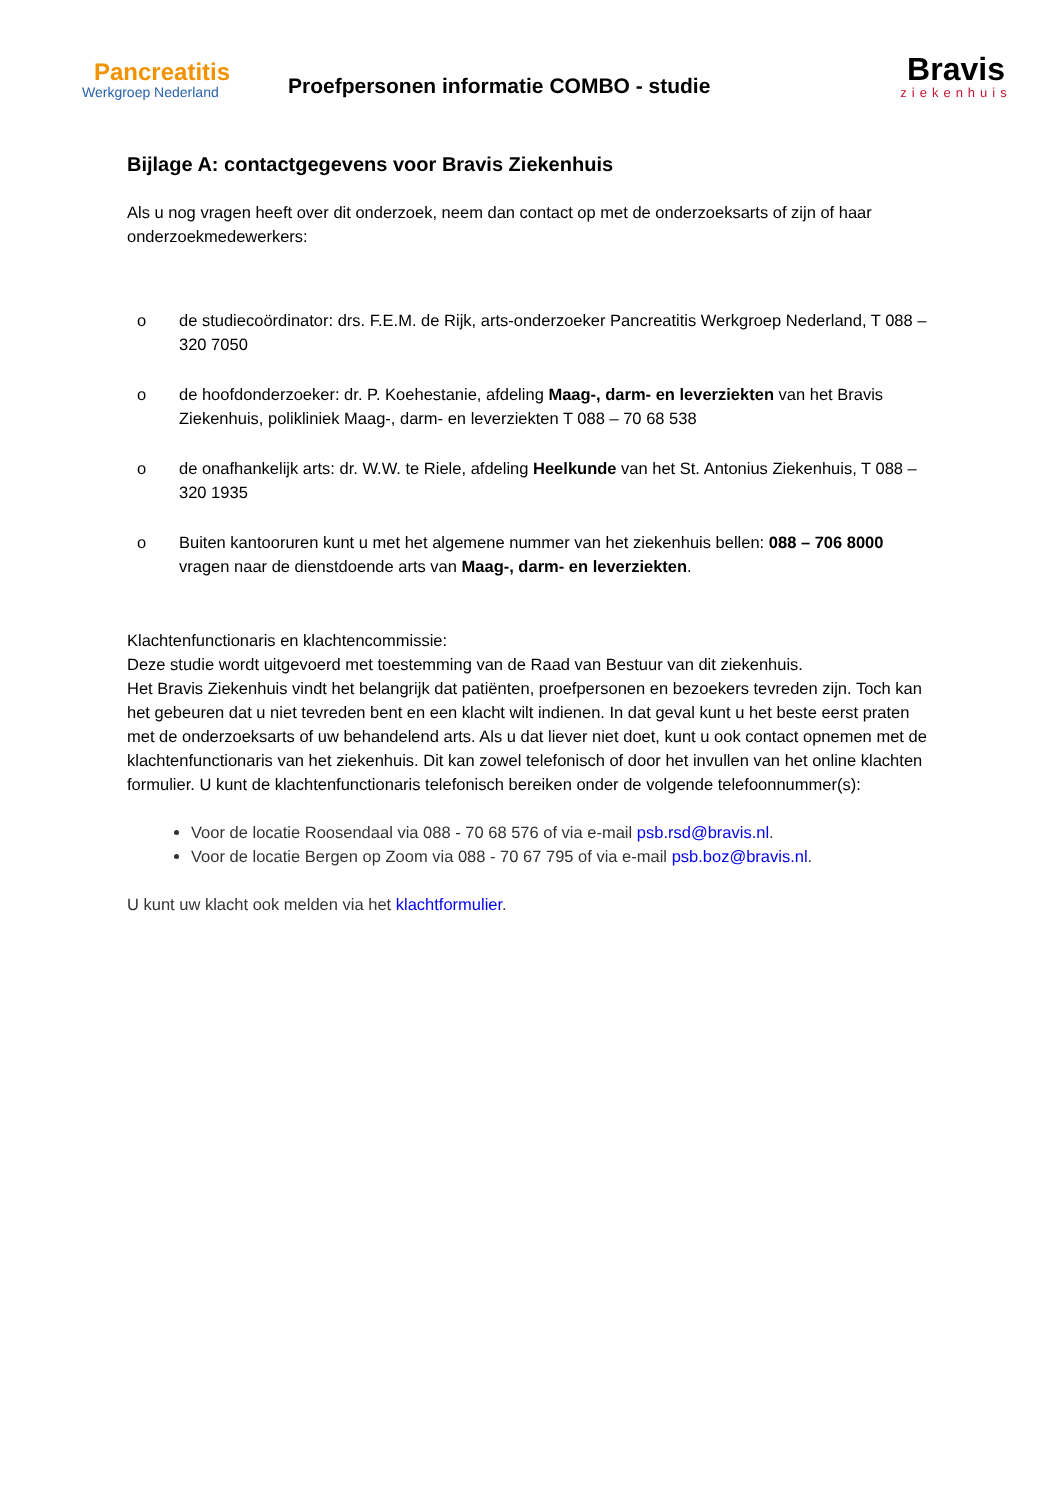Pancreatitis
Werkgroep Nederland
Proefpersonen informatie COMBO - studie
Bravis
ziekenhuis
Bijlage A: contactgegevens voor Bravis Ziekenhuis
Als u nog vragen heeft over dit onderzoek, neem dan contact op met de onderzoeksarts of zijn of haar onderzoekmedewerkers:
o de studiecoördinator: drs. F.E.M. de Rijk, arts-onderzoeker Pancreatitis Werkgroep Nederland, T 088 – 320 7050
o de hoofdonderzoeker: dr. P. Koehestanie, afdeling Maag-, darm- en leverziekten van het Bravis Ziekenhuis, polikliniek Maag-, darm- en leverziekten T 088 – 70 68 538
o de onafhankelijk arts: dr. W.W. te Riele, afdeling Heelkunde van het St. Antonius Ziekenhuis, T 088 – 320 1935
o Buiten kantooruren kunt u met het algemene nummer van het ziekenhuis bellen: 088 – 706 8000 vragen naar de dienstdoende arts van Maag-, darm- en leverziekten.
Klachtenfunctionaris en klachtencommissie:
Deze studie wordt uitgevoerd met toestemming van de Raad van Bestuur van dit ziekenhuis.
Het Bravis Ziekenhuis vindt het belangrijk dat patiënten, proefpersonen en bezoekers tevreden zijn. Toch kan het gebeuren dat u niet tevreden bent en een klacht wilt indienen. In dat geval kunt u het beste eerst praten met de onderzoeksarts of uw behandelend arts. Als u dat liever niet doet, kunt u ook contact opnemen met de klachtenfunctionaris van het ziekenhuis. Dit kan zowel telefonisch of door het invullen van het online klachten formulier. U kunt de klachtenfunctionaris telefonisch bereiken onder de volgende telefoonnummer(s):
Voor de locatie Roosendaal via 088 - 70 68 576 of via e-mail psb.rsd@bravis.nl.
Voor de locatie Bergen op Zoom via 088 - 70 67 795 of via e-mail psb.boz@bravis.nl.
U kunt uw klacht ook melden via het klachtformulier.